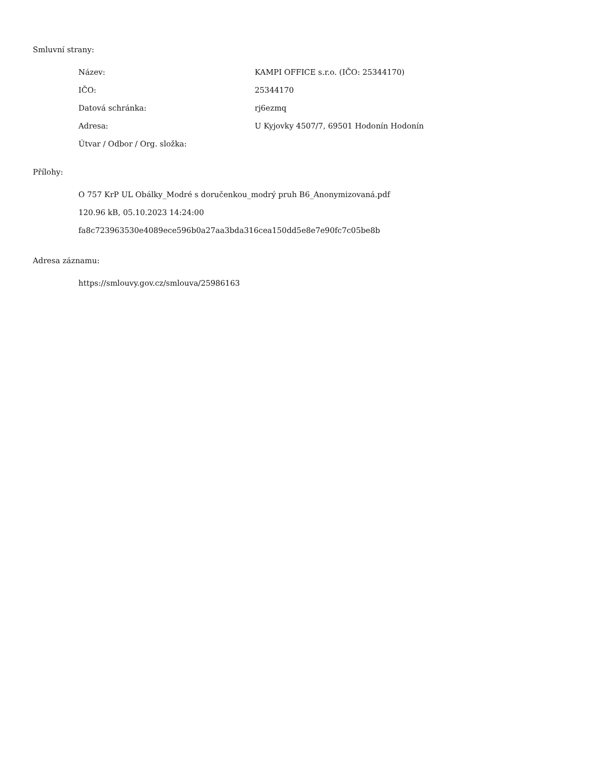Smluvní strany:
| Název: | KAMPI OFFICE s.r.o. (IČO: 25344170) |
| IČO: | 25344170 |
| Datová schránka: | rj6ezmq |
| Adresa: | U Kyjovky 4507/7, 69501 Hodonín Hodonín |
| Útvar / Odbor / Org. složka: | |
Přílohy:
O 757 KrP UL Obálky_Modré s doručenkou_modrý pruh B6_Anonymizovaná.pdf
120.96 kB, 05.10.2023 14:24:00
fa8c723963530e4089ece596b0a27aa3bda316cea150dd5e8e7e90fc7c05be8b
Adresa záznamu:
https://smlouvy.gov.cz/smlouva/25986163